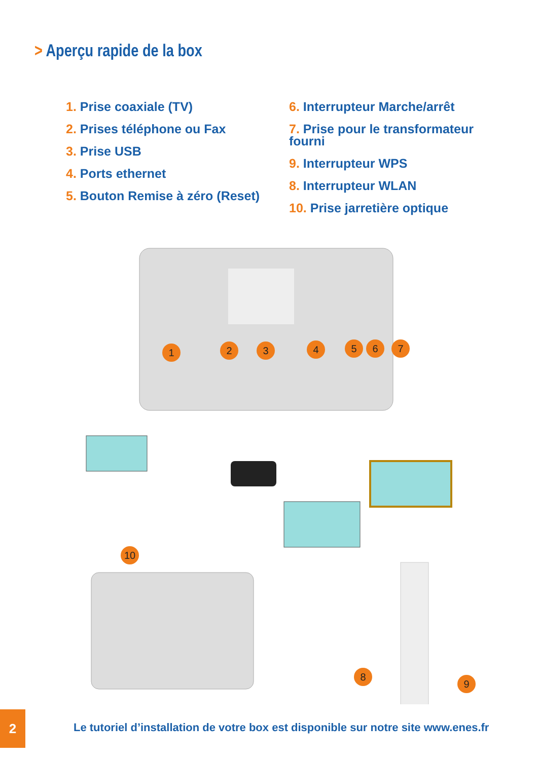> Aperçu rapide de la box
1. Prise coaxiale (TV)
2. Prises téléphone ou Fax
3. Prise USB
4. Ports ethernet
5. Bouton Remise à zéro (Reset)
6. Interrupteur Marche/arrêt
7. Prise pour le transformateur fourni
9. Interrupteur WPS
8. Interrupteur WLAN
10. Prise jarretière optique
1 2 3 4 5 6 7
10
8
9
2
Le tutoriel d’installation de votre box est disponible sur notre site www.enes.fr